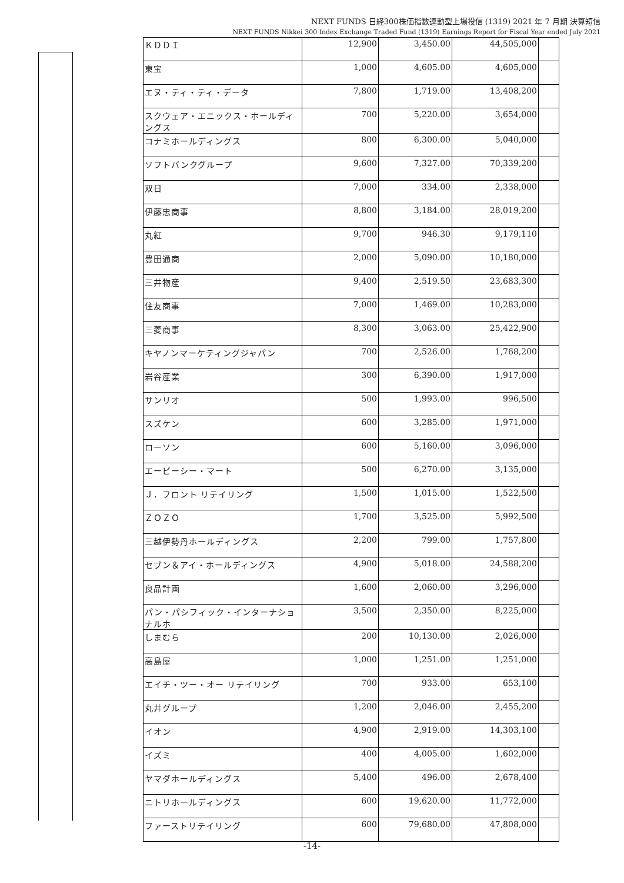NEXT FUNDS 日経300株価指数連動型上場投信 (1319) 2021 年 7 月期 決算短信
NEXT FUNDS Nikkei 300 Index Exchange Traded Fund (1319) Earnings Report for Fiscal Year ended July 2021
| ＫＤＤＩ | 12,900 | 3,450.00 | 44,505,000 | |
| 東宝 | 1,000 | 4,605.00 | 4,605,000 | |
| エヌ・ティ・ティ・データ | 7,800 | 1,719.00 | 13,408,200 | |
| スクウェア・エニックス・ホールディングス | 700 | 5,220.00 | 3,654,000 | |
| コナミホールディングス | 800 | 6,300.00 | 5,040,000 | |
| ソフトバンクグループ | 9,600 | 7,327.00 | 70,339,200 | |
| 双日 | 7,000 | 334.00 | 2,338,000 | |
| 伊藤忠商事 | 8,800 | 3,184.00 | 28,019,200 | |
| 丸紅 | 9,700 | 946.30 | 9,179,110 | |
| 豊田通商 | 2,000 | 5,090.00 | 10,180,000 | |
| 三井物産 | 9,400 | 2,519.50 | 23,683,300 | |
| 住友商事 | 7,000 | 1,469.00 | 10,283,000 | |
| 三菱商事 | 8,300 | 3,063.00 | 25,422,900 | |
| キヤノンマーケティングジャパン | 700 | 2,526.00 | 1,768,200 | |
| 岩谷産業 | 300 | 6,390.00 | 1,917,000 | |
| サンリオ | 500 | 1,993.00 | 996,500 | |
| スズケン | 600 | 3,285.00 | 1,971,000 | |
| ローソン | 600 | 5,160.00 | 3,096,000 | |
| エービーシー・マート | 500 | 6,270.00 | 3,135,000 | |
| Ｊ．フロント リテイリング | 1,500 | 1,015.00 | 1,522,500 | |
| ＺＯＺＯ | 1,700 | 3,525.00 | 5,992,500 | |
| 三越伊勢丹ホールディングス | 2,200 | 799.00 | 1,757,800 | |
| セブン＆アイ・ホールディングス | 4,900 | 5,018.00 | 24,588,200 | |
| 良品計画 | 1,600 | 2,060.00 | 3,296,000 | |
| パン・パシフィック・インターナショナルホ | 3,500 | 2,350.00 | 8,225,000 | |
| しまむら | 200 | 10,130.00 | 2,026,000 | |
| 高島屋 | 1,000 | 1,251.00 | 1,251,000 | |
| エイチ・ツー・オー リテイリング | 700 | 933.00 | 653,100 | |
| 丸井グループ | 1,200 | 2,046.00 | 2,455,200 | |
| イオン | 4,900 | 2,919.00 | 14,303,100 | |
| イズミ | 400 | 4,005.00 | 1,602,000 | |
| ヤマダホールディングス | 5,400 | 496.00 | 2,678,400 | |
| ニトリホールディングス | 600 | 19,620.00 | 11,772,000 | |
| ファーストリテイリング | 600 | 79,680.00 | 47,808,000 | |
-14-